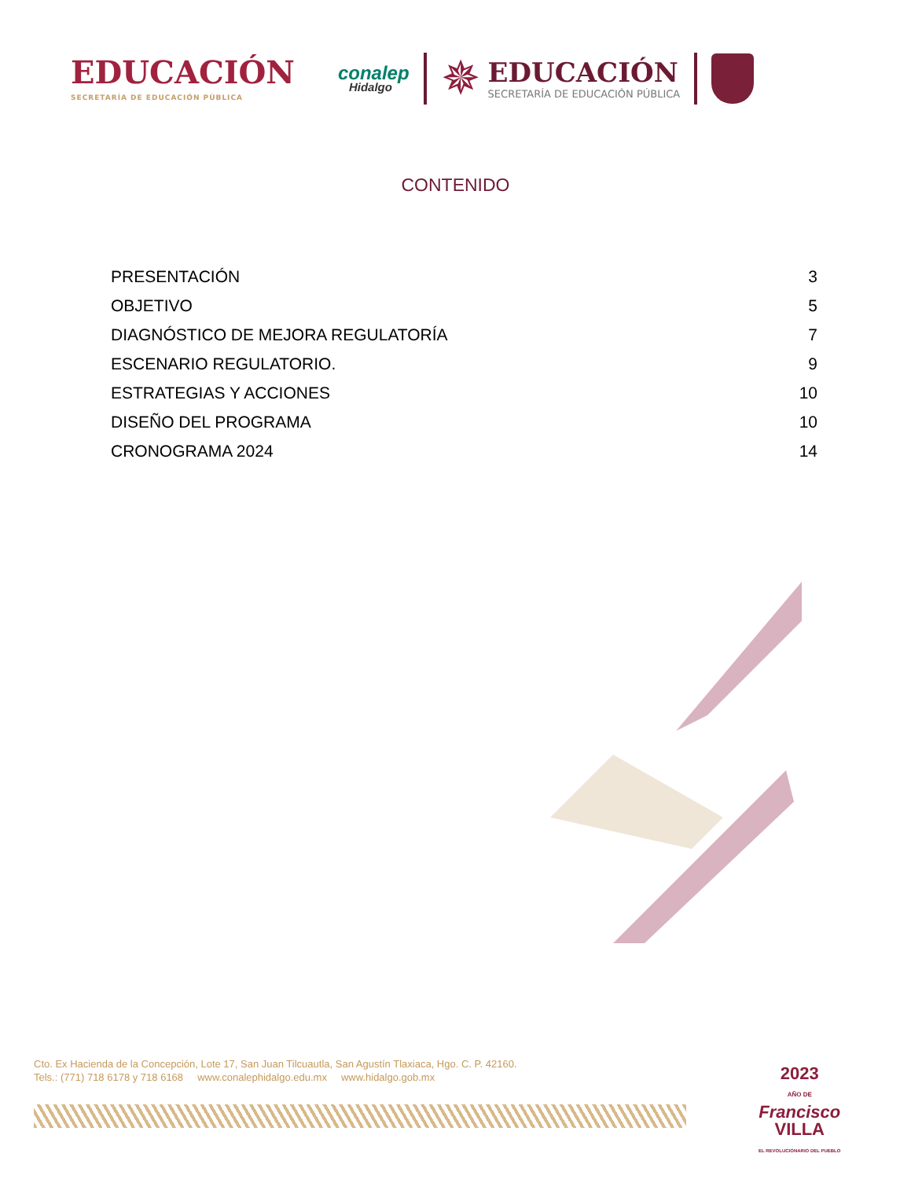EDUCACIÓN
SECRETARÍA DE EDUCACIÓN PÚBLICA
conalep
Hidalgo
✵
EDUCACIÓN
SECRETARÍA DE EDUCACIÓN PÚBLICA
CONTENIDO
PRESENTACIÓN 3
OBJETIVO 5
DIAGNÓSTICO DE MEJORA REGULATORÍA 7
ESCENARIO REGULATORIO. 9
ESTRATEGIAS Y ACCIONES 10
DISEÑO DEL PROGRAMA 10
CRONOGRAMA 2024 14
Cto. Ex Hacienda de la Concepción, Lote 17, San Juan Tilcuautla, San Agustín Tlaxiaca, Hgo. C. P. 42160.
Tels.: (771) 718 6178 y 718 6168 www.conalephidalgo.edu.mx www.hidalgo.gob.mx
2023
AÑO DE
Francisco
VILLA
EL REVOLUCIONARIO DEL PUEBLO